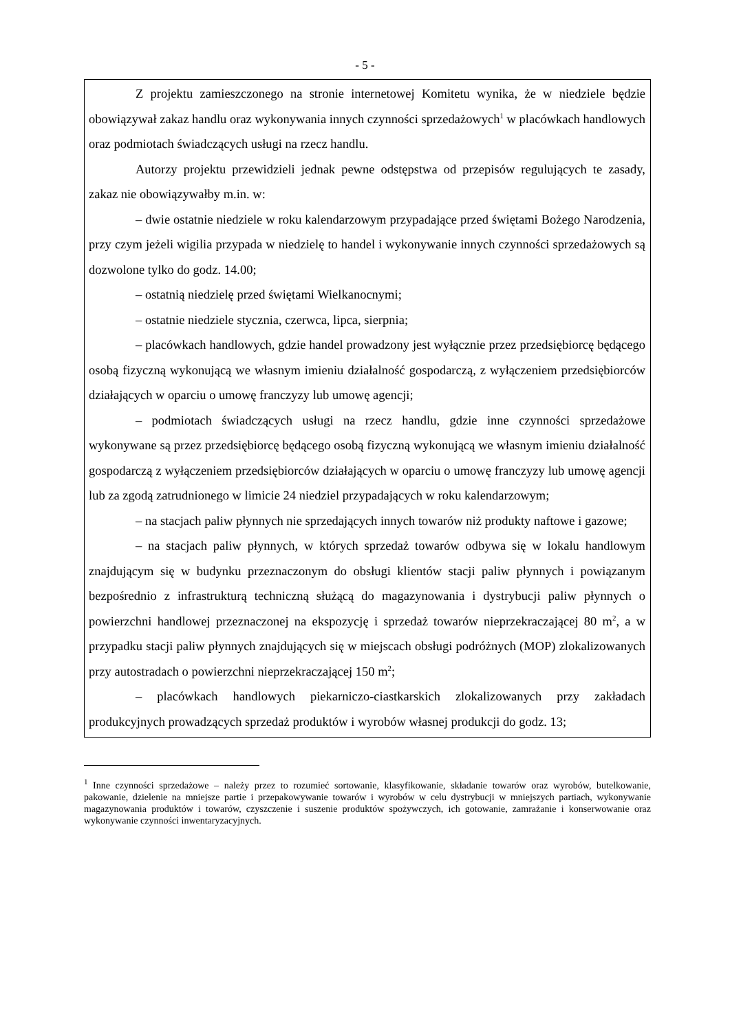- 5 -
Z projektu zamieszczonego na stronie internetowej Komitetu wynika, że w niedziele będzie obowiązywał zakaz handlu oraz wykonywania innych czynności sprzedażowych<sup>1</sup> w placówkach handlowych oraz podmiotach świadczących usługi na rzecz handlu.
Autorzy projektu przewidzieli jednak pewne odstępstwa od przepisów regulujących te zasady, zakaz nie obowiązywałby m.in. w:
– dwie ostatnie niedziele w roku kalendarzowym przypadające przed świętami Bożego Narodzenia, przy czym jeżeli wigilia przypada w niedzielę to handel i wykonywanie innych czynności sprzedażowych są dozwolone tylko do godz. 14.00;
– ostatnią niedzielę przed świętami Wielkanocnymi;
– ostatnie niedziele stycznia, czerwca, lipca, sierpnia;
– placówkach handlowych, gdzie handel prowadzony jest wyłącznie przez przedsiębiorcę będącego osobą fizyczną wykonującą we własnym imieniu działalność gospodarczą, z wyłączeniem przedsiębiorców działających w oparciu o umowę franczyzy lub umowę agencji;
– podmiotach świadczących usługi na rzecz handlu, gdzie inne czynności sprzedażowe wykonywane są przez przedsiębiorcę będącego osobą fizyczną wykonującą we własnym imieniu działalność gospodarczą z wyłączeniem przedsiębiorców działających w oparciu o umowę franczyzy lub umowę agencji lub za zgodą zatrudnionego w limicie 24 niedziel przypadających w roku kalendarzowym;
– na stacjach paliw płynnych nie sprzedających innych towarów niż produkty naftowe i gazowe;
– na stacjach paliw płynnych, w których sprzedaż towarów odbywa się w lokalu handlowym znajdującym się w budynku przeznaczonym do obsługi klientów stacji paliw płynnych i powiązanym bezpośrednio z infrastrukturą techniczną służącą do magazynowania i dystrybucji paliw płynnych o powierzchni handlowej przeznaczonej na ekspozycję i sprzedaż towarów nieprzekraczającej 80 m<sup>2</sup>, a w przypadku stacji paliw płynnych znajdujących się w miejscach obsługi podróżnych (MOP) zlokalizowanych przy autostradach o powierzchni nieprzekraczającej 150 m<sup>2</sup>;
– placówkach handlowych piekarniczo-ciastkarskich zlokalizowanych przy zakładach produkcyjnych prowadzących sprzedaż produktów i wyrobów własnej produkcji do godz. 13;
<sup>1</sup> Inne czynności sprzedażowe – należy przez to rozumieć sortowanie, klasyfikowanie, składanie towarów oraz wyrobów, butelkowanie, pakowanie, dzielenie na mniejsze partie i przepakowywanie towarów i wyrobów w celu dystrybucji w mniejszych partiach, wykonywanie magazynowania produktów i towarów, czyszczenie i suszenie produktów spożywczych, ich gotowanie, zamrażanie i konserwowanie oraz wykonywanie czynności inwentaryzacyjnych.